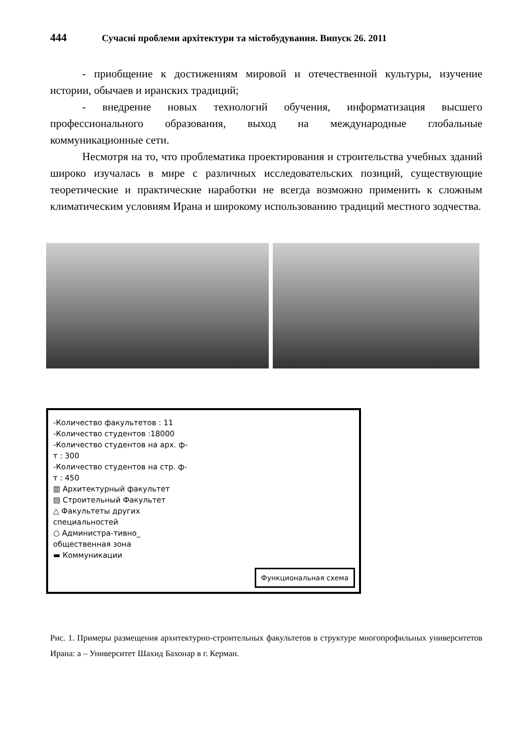444 Сучасні проблеми архітектури та містобудування. Випуск 26. 2011
- приобщение к достижениям мировой и отечественной культуры, изучение истории, обычаев и иранских традиций;
- внедрение новых технологий обучения, информатизация высшего профессионального образования, выход на международные глобальные коммуникационные сети.
Несмотря на то, что проблематика проектирования и строительства учебных зданий широко изучалась в мире с различных исследовательских позиций, существующие теоретические и практические наработки не всегда возможно применить к сложным климатическим условиям Ирана и широкому использованию традиций местного зодчества.
-Количество факультетов : 11
-Количество студентов :18000
-Количество студентов на арх. ф-т : 300
-Количество студентов на стр. ф-т : 450
▥ Архитектурный факультет
▤ Строительный Факультет
△ Факультеты других специальностей
○ Администра-тивно_ общественная зона
▬ Коммуникации
Функциональная схема
Рис. 1. Примеры размещения архитектурно-строительных факультетов в структуре многопрофильных университетов Ирана: а – Университет Шахид Бахонар в г. Керман.